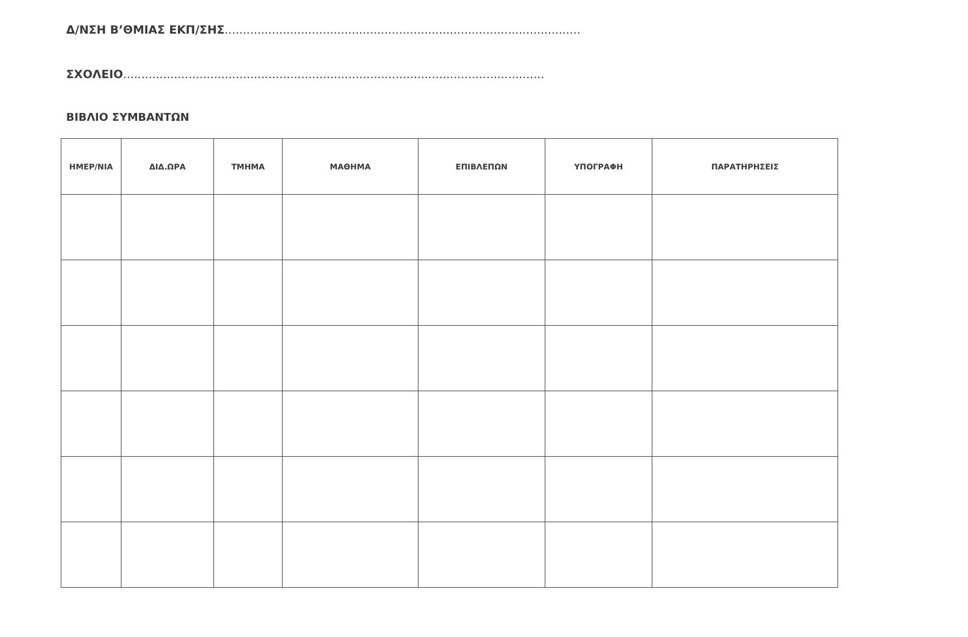Δ/ΝΣΗ Β’ΘΜΙΑΣ ΕΚΠ/ΣΗΣ..................................................................................................
ΣΧΟΛΕΙΟ....................................................................................................................
ΒΙΒΛΙΟ ΣΥΜΒΑΝΤΩΝ
| ΗΜΕΡ/ΝΙΑ | ΔΙΔ.ΩΡΑ | ΤΜΗΜΑ | ΜΑΘΗΜΑ | ΕΠΙΒΛΕΠΩΝ | ΥΠΟΓΡΑΦΗ | ΠΑΡΑΤΗΡΗΣΕΙΣ |
| --- | --- | --- | --- | --- | --- | --- |